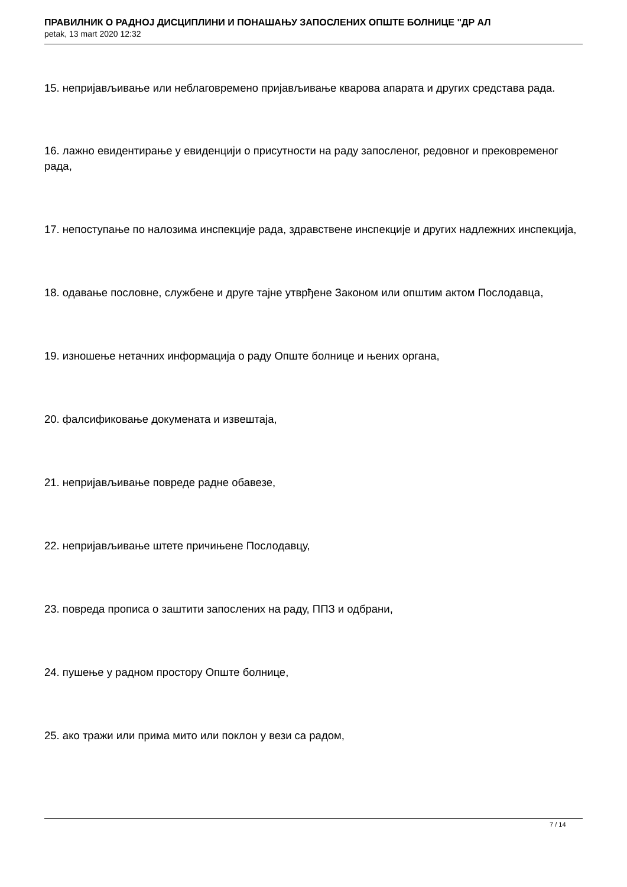ПРАВИЛНИК О РАДНОЈ ДИСЦИПЛИНИ И ПОНАШАЊУ ЗАПОСЛЕНИХ ОПШТЕ БОЛНИЦЕ "ДР АЛ
petak, 13 mart 2020 12:32
15. непријављивање или неблаговремено пријављивање кварова апарата и других средстава рада.
16. лажно евидентирање у евиденцији о присутности на раду запосленог, редовног и прековременог рада,
17. непоступање по налозима инспекције рада, здравствене инспекције и других надлежних инспекција,
18. одавање пословне, службене и друге тајне утврђене Законом или општим актом Послодавца,
19. изношење нетачних информација о раду Опште болнице и њених органа,
20. фалсификовање докумената и извештаја,
21. непријављивање повреде радне обавезе,
22. непријављивање штете причињене Послодавцу,
23. повреда прописа о заштити запослених на раду, ППЗ и одбрани,
24. пушење у радном простору Опште болнице,
25. ако тражи или прима мито или поклон у вези са радом,
7 / 14